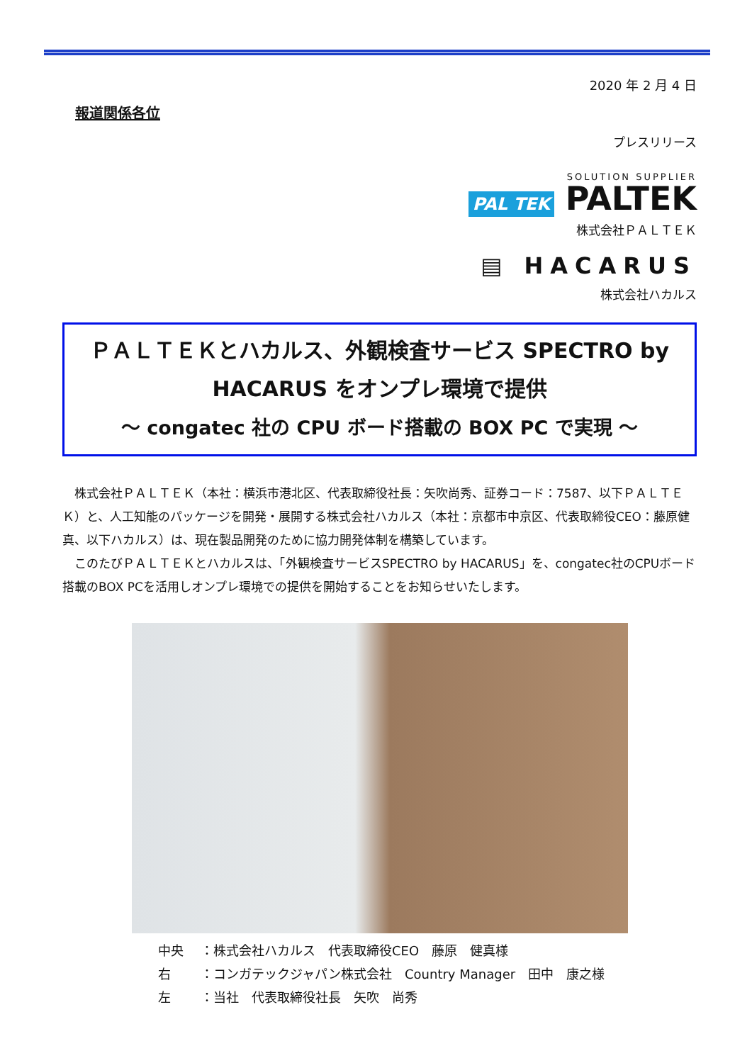2020 年 2 月 4 日
報道関係各位
プレスリリース
SOLUTION SUPPLIER
PAL TEK PALTEK
株式会社ＰＡＬＴＥＫ
▤ HACARUS
株式会社ハカルス
ＰＡＬＴＥＫとハカルス、外観検査サービス SPECTRO by
HACARUS をオンプレ環境で提供
～ congatec 社の CPU ボード搭載の BOX PC で実現 ～
　株式会社ＰＡＬＴＥＫ（本社：横浜市港北区、代表取締役社長：矢吹尚秀、証券コード：7587、以下ＰＡＬＴＥＫ）と、人工知能のパッケージを開発・展開する株式会社ハカルス（本社：京都市中京区、代表取締役CEO：藤原健真、以下ハカルス）は、現在製品開発のために協力開発体制を構築しています。
　このたびＰＡＬＴＥＫとハカルスは、「外観検査サービスSPECTRO by HACARUS」を、congatec社のCPUボード搭載のBOX PCを活用しオンプレ環境での提供を開始することをお知らせいたします。
中央 ：株式会社ハカルス　代表取締役CEO　藤原　健真様
右 ：コンガテックジャパン株式会社　Country Manager　田中　康之様
左 ：当社　代表取締役社長　矢吹　尚秀